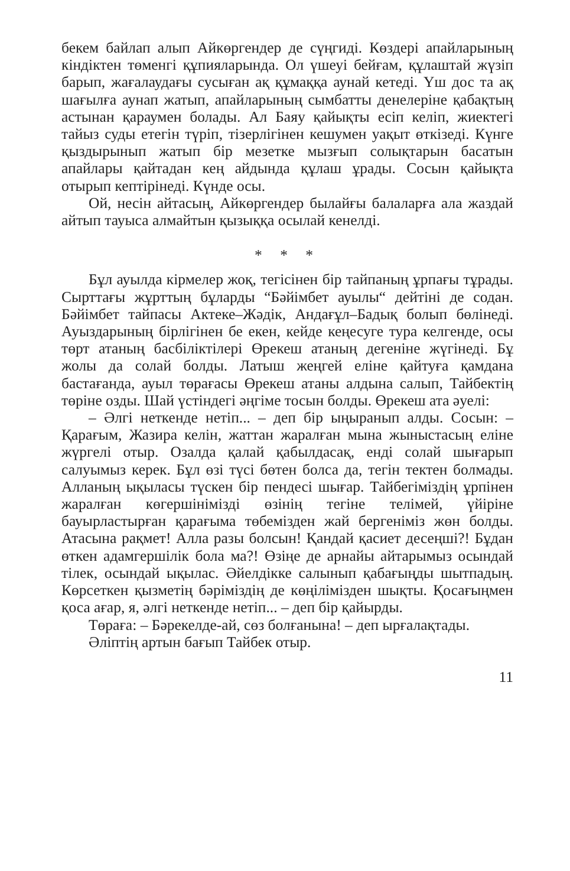бекем байлап алып Айкөргендер де сүңгиді. Көздері апайларының кіндіктен төменгі құпияларында. Ол үшеуі бейғам, құлаштай жүзіп барып, жағалаудағы сусыған ақ құмаққа аунай кетеді. Үш дос та ақ шағылға аунап жатып, апайларының сымбатты денелеріне қабақтың астынан қараумен болады. Ал Баяу қайықты есіп келіп, жиектегі тайыз суды етегін түріп, тізерлігінен кешумен уақыт өткізеді. Күнге қыздырынып жатып бір мезетке мызғып солықтарын басатын апайлары қайтадан кең айдында құлаш ұрады. Сосын қайықта отырып кептірінеді. Күнде осы.
Ой, несін айтасың, Айкөргендер былайғы балаларға ала жаздай айтып тауыса алмайтын қызыққа осылай кенелді.
* * *
Бұл ауылда кірмелер жоқ, тегісінен бір тайпаның ұрпағы тұрады. Сырттағы жұрттың бұларды “Бәйімбет ауылы“ дейтіні де содан. Бәйімбет тайпасы Актеке–Жәдік, Андағұл–Бадық болып бөлінеді. Ауыздарының бірлігінен бе екен, кейде кеңесуге тура келгенде, осы төрт атаның басбіліктілері Өрекеш атаның дегеніне жүгінеді. Бұ жолы да солай болды. Латыш жеңгей еліне қайтуға қамдана бастағанда, ауыл төрағасы Өрекеш атаны алдына салып, Тайбектің төріне озды. Шай үстіндегі әңгіме тосын болды. Өрекеш ата әуелі:
– Әлгі неткенде нетіп... – деп бір ыңыранып алды. Сосын: – Қарағым, Жазира келін, жаттан жаралған мына жыныстасың еліне жүргелі отыр. Озалда қалай қабылдасақ, енді солай шығарып салуымыз керек. Бұл өзі түсі бөтен болса да, тегін тектен болмады. Алланың ықыласы түскен бір пендесі шығар. Тайбегіміздің ұрпінен жаралған көгершінімізді өзінің тегіне телімей, үйіріне бауырластырған қарағыма төбемізден жай бергеніміз жөн болды. Атасына рақмет! Алла разы болсын! Қандай қасиет десеңші?! Бұдан өткен адамгершілік бола ма?! Өзіңе де арнайы айтарымыз осындай тілек, осындай ықылас. Әйелдікке салынып қабағыңды шытпадың. Көрсеткен қызметің бәріміздің де көңілімізден шықты. Қосағыңмен қоса ағар, я, әлгі неткенде нетіп... – деп бір қайырды.
Төраға: – Бәрекелде-ай, сөз болғанына! – деп ырғалақтады.
Әліптің артын бағып Тайбек отыр.
11